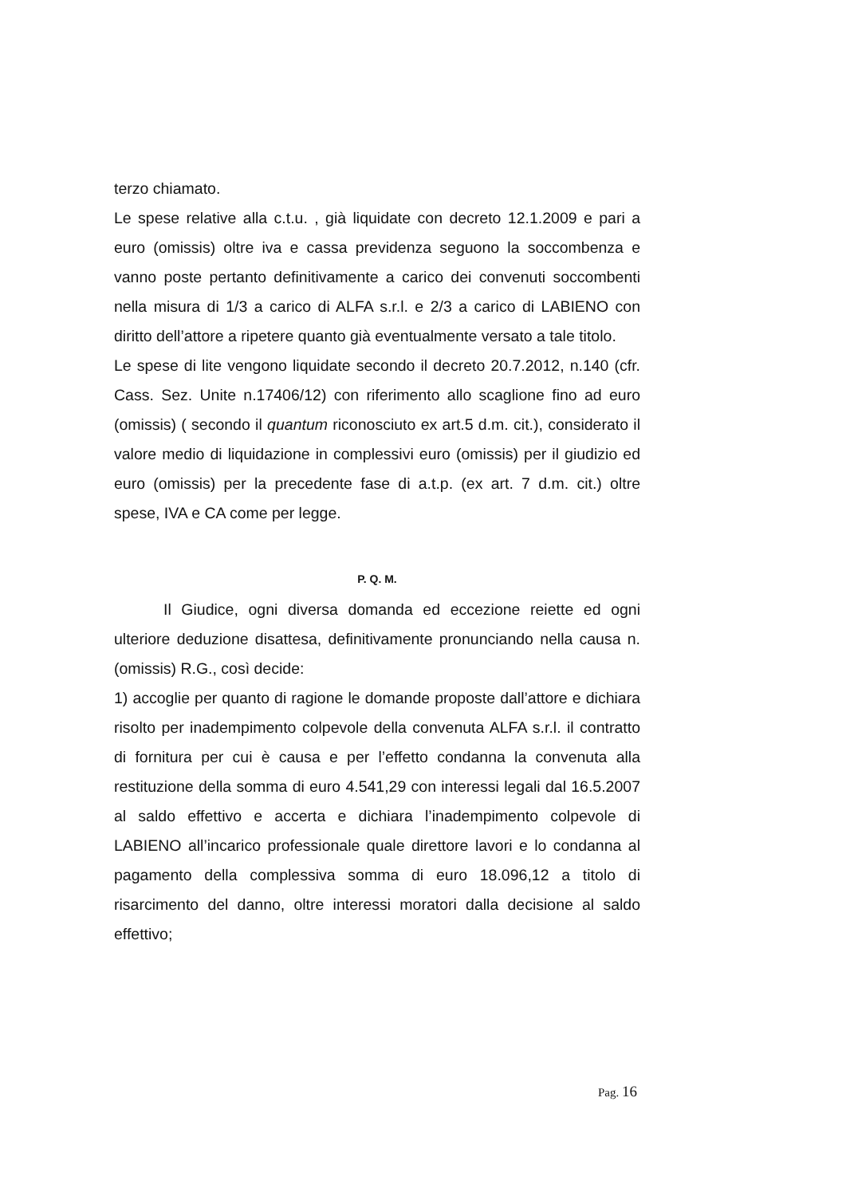terzo chiamato.
Le spese relative alla c.t.u. , già liquidate con decreto 12.1.2009 e pari a euro (omissis) oltre iva e cassa previdenza seguono la soccombenza e vanno poste pertanto definitivamente a carico dei convenuti soccombenti nella misura di 1/3 a carico di ALFA s.r.l. e 2/3 a carico di LABIENO con diritto dell’attore a ripetere quanto già eventualmente versato a tale titolo.
Le spese di lite vengono liquidate secondo il decreto 20.7.2012, n.140 (cfr. Cass. Sez. Unite n.17406/12) con riferimento allo scaglione fino ad euro (omissis) ( secondo il quantum riconosciuto ex art.5 d.m. cit.), considerato il valore medio di liquidazione in complessivi euro (omissis) per il giudizio ed euro (omissis) per la precedente fase di a.t.p. (ex art. 7 d.m. cit.) oltre spese, IVA e CA come per legge.
P. Q. M.
Il Giudice, ogni diversa domanda ed eccezione reiette ed ogni ulteriore deduzione disattesa, definitivamente pronunciando nella causa n. (omissis) R.G., così decide:
1) accoglie per quanto di ragione le domande proposte dall’attore e dichiara risolto per inadempimento colpevole della convenuta ALFA s.r.l. il contratto di fornitura per cui è causa e per l’effetto condanna la convenuta alla restituzione della somma di euro 4.541,29 con interessi legali dal 16.5.2007 al saldo effettivo e accerta e dichiara l’inadempimento colpevole di LABIENO all’incarico professionale quale direttore lavori e lo condanna al pagamento della complessiva somma di euro 18.096,12 a titolo di risarcimento del danno, oltre interessi moratori dalla decisione al saldo effettivo;
Pag. 16